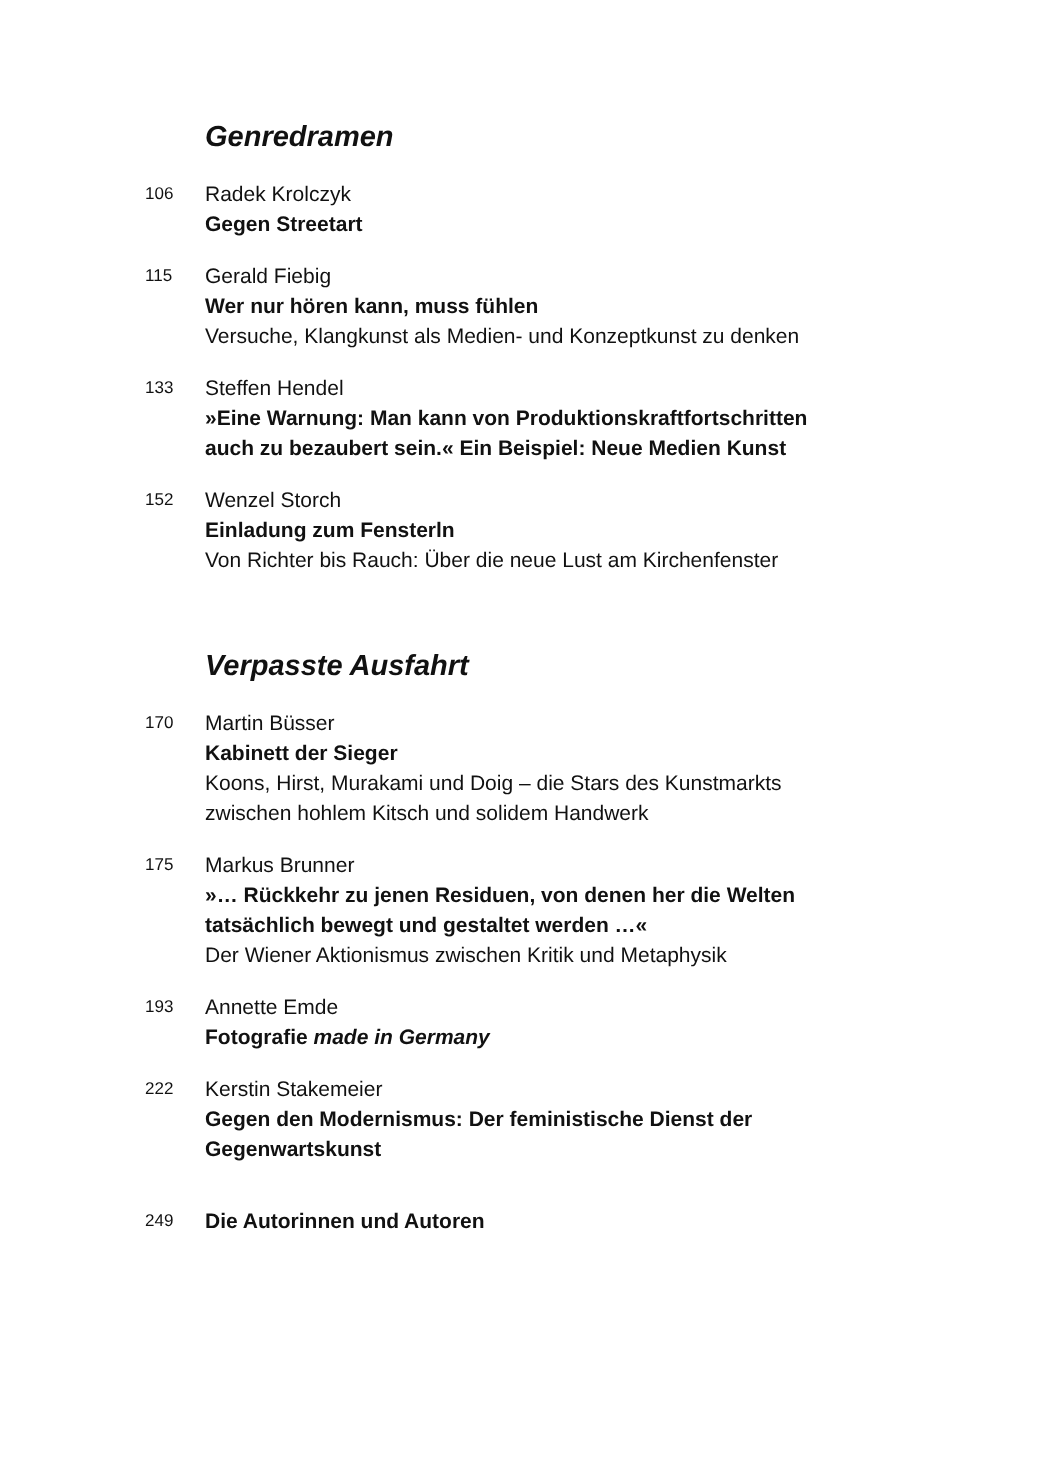Genredramen
106
Radek Krolczyk
Gegen Streetart
115
Gerald Fiebig
Wer nur hören kann, muss fühlen
Versuche, Klangkunst als Medien- und Konzeptkunst zu denken
133
Steffen Hendel
»Eine Warnung: Man kann von Produktionskraftfortschritten auch zu bezaubert sein.« Ein Beispiel: Neue Medien Kunst
152
Wenzel Storch
Einladung zum Fensterln
Von Richter bis Rauch: Über die neue Lust am Kirchenfenster
Verpasste Ausfahrt
170
Martin Büsser
Kabinett der Sieger
Koons, Hirst, Murakami und Doig – die Stars des Kunstmarkts
zwischen hohlem Kitsch und solidem Handwerk
175
Markus Brunner
»… Rückkehr zu jenen Residuen, von denen her die Welten tatsächlich bewegt und gestaltet werden …«
Der Wiener Aktionismus zwischen Kritik und Metaphysik
193
Annette Emde
Fotografie made in Germany
222
Kerstin Stakemeier
Gegen den Modernismus: Der feministische Dienst der Gegenwartskunst
249
Die Autorinnen und Autoren